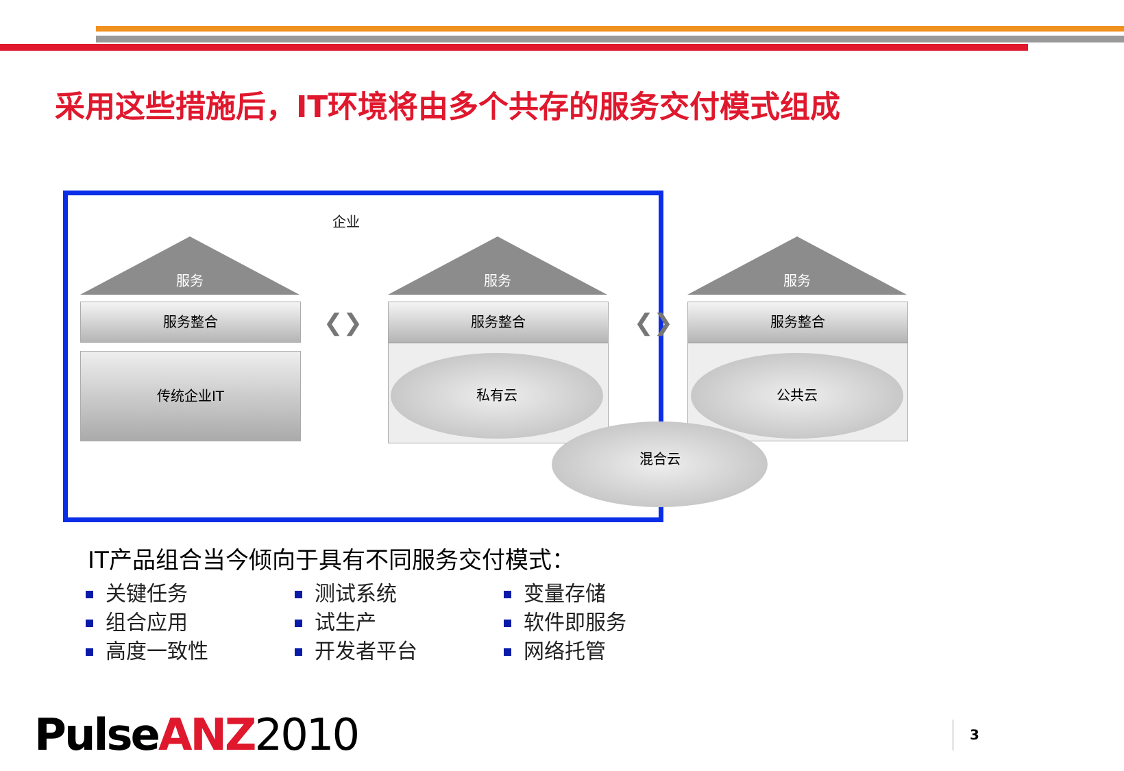采用这些措施后，IT环境将由多个共存的服务交付模式组成
企业
服务
服务整合
传统企业IT
❮❯
服务
服务整合
私有云
❮❯
服务
服务整合
公共云
混合云
IT产品组合当今倾向于具有不同服务交付模式：
关键任务
组合应用
高度一致性
测试系统
试生产
开发者平台
变量存储
软件即服务
网络托管
PulseANZ 2010 3